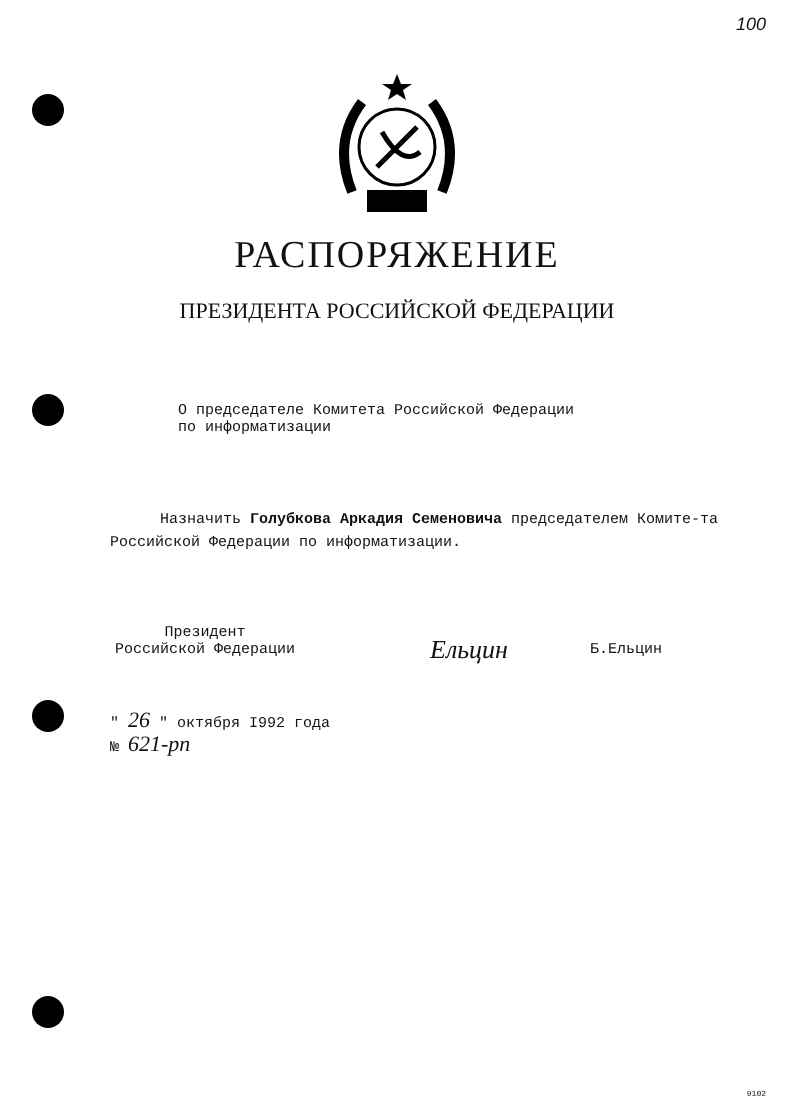100
РАСПОРЯЖЕНИЕ
ПРЕЗИДЕНТА РОССИЙСКОЙ ФЕДЕРАЦИИ
О председателе Комитета Российской Федерации
по информатизации
Назначить Голубкова Аркадия Семеновича председателем Комите-та Российской Федерации по информатизации.
Президент
Российской Федерации
Ельцин
Б.Ельцин
" 26 " октября I992 года
№ 621-рп
9102